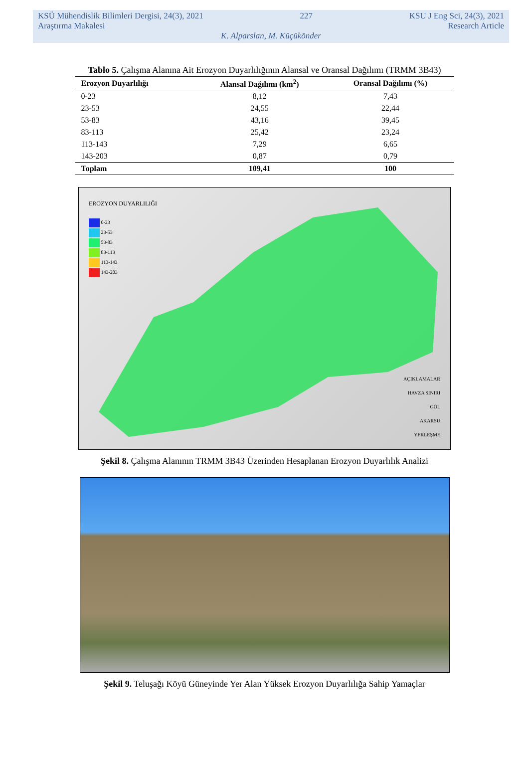KSÜ Mühendislik Bilimleri Dergisi, 24(3), 2021 227 KSU J Eng Sci, 24(3), 2021
Araştırma Makalesi Research Article
K. Alparslan, M. Küçükönder
Tablo 5. Çalışma Alanına Ait Erozyon Duyarlılığının Alansal ve Oransal Dağılımı (TRMM 3B43)
| Erozyon Duyarlılığı | Alansal Dağılımı (km<sup>2</sup>) | Oransal Dağılımı (%) |
| --- | --- | --- |
| 0-23 | 8,12 | 7,43 |
| 23-53 | 24,55 | 22,44 |
| 53-83 | 43,16 | 39,45 |
| 83-113 | 25,42 | 23,24 |
| 113-143 | 7,29 | 6,65 |
| 143-203 | 0,87 | 0,79 |
| Toplam | 109,41 | 100 |
EROZYON DUYARLILIĞI
0-23
23-53
53-83
83-113
113-143
143-203
AÇIKLAMALAR
HAVZA SINIRI
GÖL
AKARSU
YERLEŞME
Şekil 8. Çalışma Alanının TRMM 3B43 Üzerinden Hesaplanan Erozyon Duyarlılık Analizi
Şekil 9. Teluşağı Köyü Güneyinde Yer Alan Yüksek Erozyon Duyarlılığa Sahip Yamaçlar